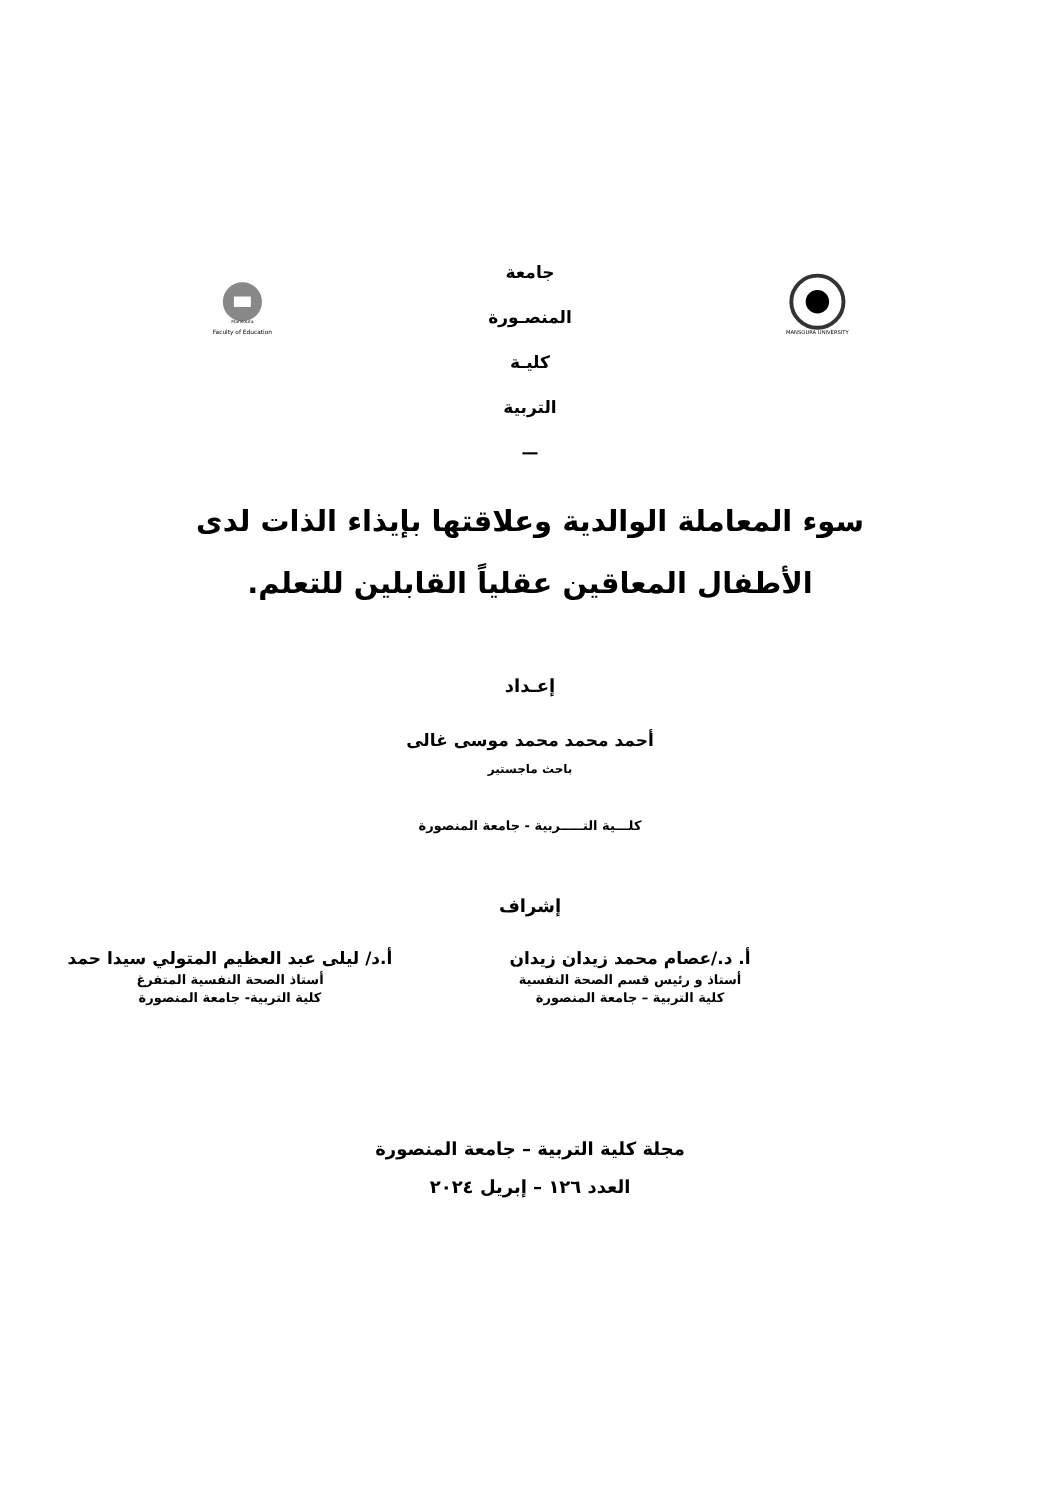MANSOURA UNIVERSITY
جامعة المنصـورة
كليـة التربية
—
Faculty of Education
Mansoura
سوء المعاملة الوالدية وعلاقتها بإيذاء الذات لدى
الأطفال المعاقين عقلياً القابلين للتعلم.
إعـداد
أحمد محمد محمد موسى غالى
باحث ماجستير
كلـــية التـــــربية - جامعة المنصورة
إشراف
أ. د./عصام محمد زيدان زيدان
أستاذ و رئيس قسم الصحة النفسية
كلية التربية – جامعة المنصورة
أ.د/ ليلى عبد العظيم المتولي سيدا حمد
أستاذ الصحة النفسية المتفرغ
كلية التربية- جامعة المنصورة
مجلة كلية التربية – جامعة المنصورة
العدد ١٢٦ – إبريل ٢٠٢٤